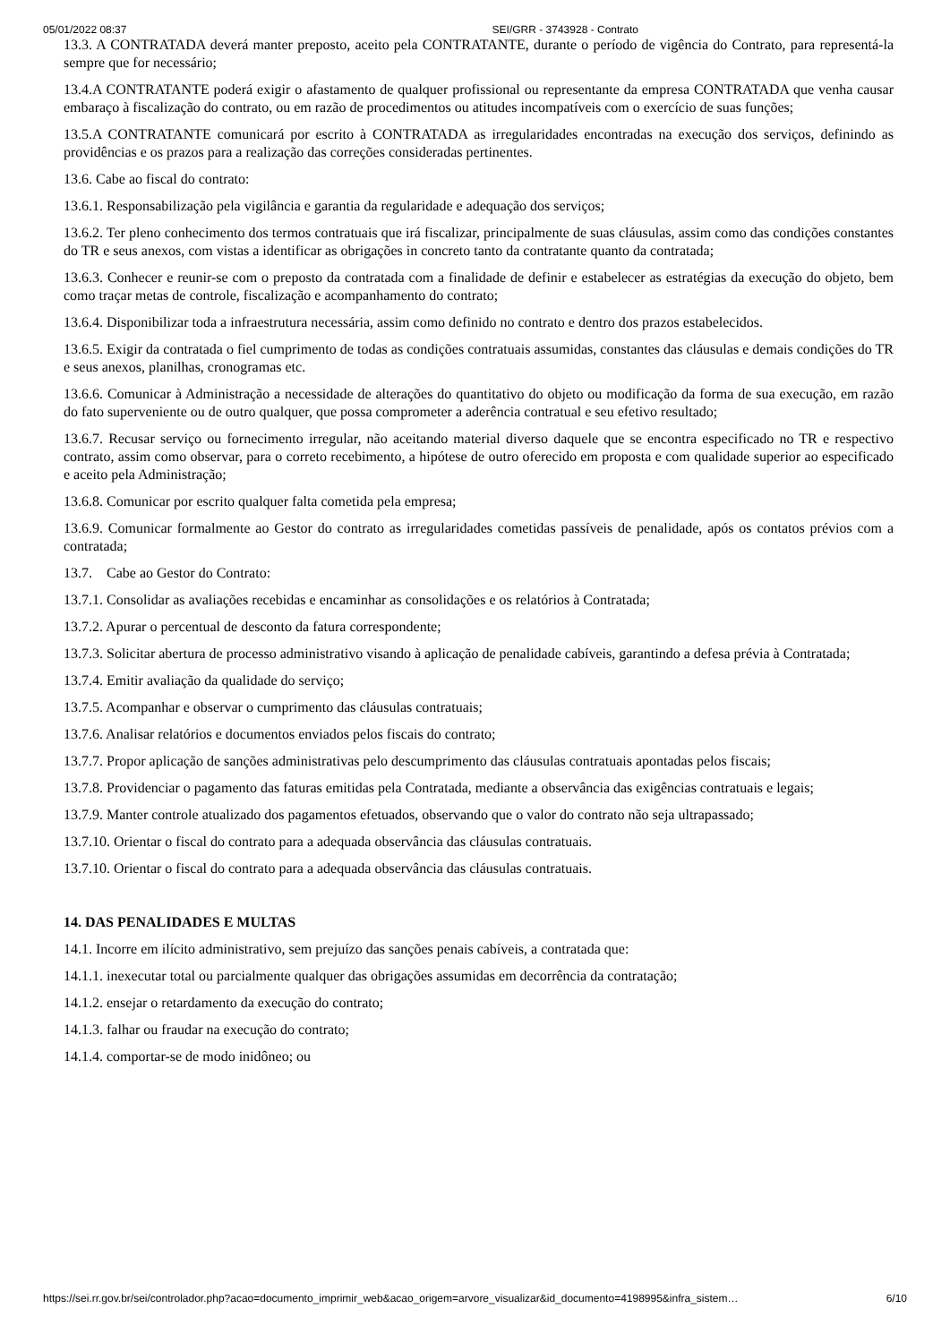05/01/2022 08:37 SEI/GRR - 3743928 - Contrato
13.3. A CONTRATADA deverá manter preposto, aceito pela CONTRATANTE, durante o período de vigência do Contrato, para representá-la sempre que for necessário;
13.4.A CONTRATANTE poderá exigir o afastamento de qualquer profissional ou representante da empresa CONTRATADA que venha causar embaraço à fiscalização do contrato, ou em razão de procedimentos ou atitudes incompatíveis com o exercício de suas funções;
13.5.A CONTRATANTE comunicará por escrito à CONTRATADA as irregularidades encontradas na execução dos serviços, definindo as providências e os prazos para a realização das correções consideradas pertinentes.
13.6. Cabe ao fiscal do contrato:
13.6.1. Responsabilização pela vigilância e garantia da regularidade e adequação dos serviços;
13.6.2. Ter pleno conhecimento dos termos contratuais que irá fiscalizar, principalmente de suas cláusulas, assim como das condições constantes do TR e seus anexos, com vistas a identificar as obrigações in concreto tanto da contratante quanto da contratada;
13.6.3. Conhecer e reunir-se com o preposto da contratada com a finalidade de definir e estabelecer as estratégias da execução do objeto, bem como traçar metas de controle, fiscalização e acompanhamento do contrato;
13.6.4. Disponibilizar toda a infraestrutura necessária, assim como definido no contrato e dentro dos prazos estabelecidos.
13.6.5. Exigir da contratada o fiel cumprimento de todas as condições contratuais assumidas, constantes das cláusulas e demais condições do TR e seus anexos, planilhas, cronogramas etc.
13.6.6. Comunicar à Administração a necessidade de alterações do quantitativo do objeto ou modificação da forma de sua execução, em razão do fato superveniente ou de outro qualquer, que possa comprometer a aderência contratual e seu efetivo resultado;
13.6.7. Recusar serviço ou fornecimento irregular, não aceitando material diverso daquele que se encontra especificado no TR e respectivo contrato, assim como observar, para o correto recebimento, a hipótese de outro oferecido em proposta e com qualidade superior ao especificado e aceito pela Administração;
13.6.8. Comunicar por escrito qualquer falta cometida pela empresa;
13.6.9. Comunicar formalmente ao Gestor do contrato as irregularidades cometidas passíveis de penalidade, após os contatos prévios com a contratada;
13.7. Cabe ao Gestor do Contrato:
13.7.1. Consolidar as avaliações recebidas e encaminhar as consolidações e os relatórios à Contratada;
13.7.2. Apurar o percentual de desconto da fatura correspondente;
13.7.3. Solicitar abertura de processo administrativo visando à aplicação de penalidade cabíveis, garantindo a defesa prévia à Contratada;
13.7.4. Emitir avaliação da qualidade do serviço;
13.7.5. Acompanhar e observar o cumprimento das cláusulas contratuais;
13.7.6. Analisar relatórios e documentos enviados pelos fiscais do contrato;
13.7.7. Propor aplicação de sanções administrativas pelo descumprimento das cláusulas contratuais apontadas pelos fiscais;
13.7.8. Providenciar o pagamento das faturas emitidas pela Contratada, mediante a observância das exigências contratuais e legais;
13.7.9. Manter controle atualizado dos pagamentos efetuados, observando que o valor do contrato não seja ultrapassado;
13.7.10. Orientar o fiscal do contrato para a adequada observância das cláusulas contratuais.
13.7.10. Orientar o fiscal do contrato para a adequada observância das cláusulas contratuais.
14. DAS PENALIDADES E MULTAS
14.1. Incorre em ilícito administrativo, sem prejuízo das sanções penais cabíveis, a contratada que:
14.1.1. inexecutar total ou parcialmente qualquer das obrigações assumidas em decorrência da contratação;
14.1.2. ensejar o retardamento da execução do contrato;
14.1.3. falhar ou fraudar na execução do contrato;
14.1.4. comportar-se de modo inidôneo; ou
https://sei.rr.gov.br/sei/controlador.php?acao=documento_imprimir_web&acao_origem=arvore_visualizar&id_documento=4198995&infra_sistem… 6/10